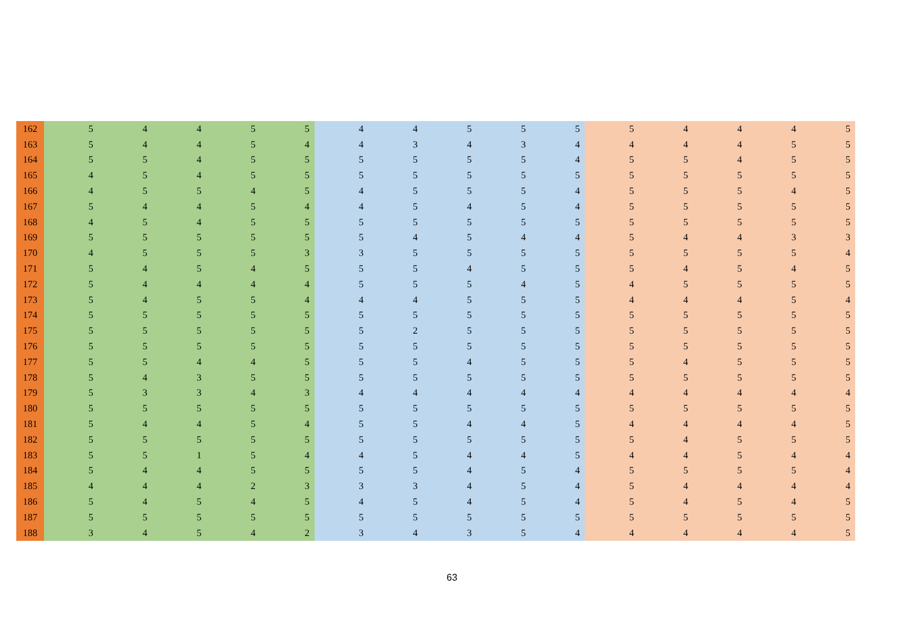| 162 | 5 | 4 | 4 | 5 | 5 | 4 | 4 | 5 | 5 | 5 | 5 | 4 | 4 | 4 | 5 |
| 163 | 5 | 4 | 4 | 5 | 4 | 4 | 3 | 4 | 3 | 4 | 4 | 4 | 4 | 5 | 5 |
| 164 | 5 | 5 | 4 | 5 | 5 | 5 | 5 | 5 | 5 | 4 | 5 | 5 | 4 | 5 | 5 |
| 165 | 4 | 5 | 4 | 5 | 5 | 5 | 5 | 5 | 5 | 5 | 5 | 5 | 5 | 5 | 5 |
| 166 | 4 | 5 | 5 | 4 | 5 | 4 | 5 | 5 | 5 | 4 | 5 | 5 | 5 | 4 | 5 |
| 167 | 5 | 4 | 4 | 5 | 4 | 4 | 5 | 4 | 5 | 4 | 5 | 5 | 5 | 5 | 5 |
| 168 | 4 | 5 | 4 | 5 | 5 | 5 | 5 | 5 | 5 | 5 | 5 | 5 | 5 | 5 | 5 |
| 169 | 5 | 5 | 5 | 5 | 5 | 5 | 4 | 5 | 4 | 4 | 5 | 4 | 4 | 3 | 3 |
| 170 | 4 | 5 | 5 | 5 | 3 | 3 | 5 | 5 | 5 | 5 | 5 | 5 | 5 | 5 | 4 |
| 171 | 5 | 4 | 5 | 4 | 5 | 5 | 5 | 4 | 5 | 5 | 5 | 4 | 5 | 4 | 5 |
| 172 | 5 | 4 | 4 | 4 | 4 | 5 | 5 | 5 | 4 | 5 | 4 | 5 | 5 | 5 | 5 |
| 173 | 5 | 4 | 5 | 5 | 4 | 4 | 4 | 5 | 5 | 5 | 4 | 4 | 4 | 5 | 4 |
| 174 | 5 | 5 | 5 | 5 | 5 | 5 | 5 | 5 | 5 | 5 | 5 | 5 | 5 | 5 | 5 |
| 175 | 5 | 5 | 5 | 5 | 5 | 5 | 2 | 5 | 5 | 5 | 5 | 5 | 5 | 5 | 5 |
| 176 | 5 | 5 | 5 | 5 | 5 | 5 | 5 | 5 | 5 | 5 | 5 | 5 | 5 | 5 | 5 |
| 177 | 5 | 5 | 4 | 4 | 5 | 5 | 5 | 4 | 5 | 5 | 5 | 4 | 5 | 5 | 5 |
| 178 | 5 | 4 | 3 | 5 | 5 | 5 | 5 | 5 | 5 | 5 | 5 | 5 | 5 | 5 | 5 |
| 179 | 5 | 3 | 3 | 4 | 3 | 4 | 4 | 4 | 4 | 4 | 4 | 4 | 4 | 4 | 4 |
| 180 | 5 | 5 | 5 | 5 | 5 | 5 | 5 | 5 | 5 | 5 | 5 | 5 | 5 | 5 | 5 |
| 181 | 5 | 4 | 4 | 5 | 4 | 5 | 5 | 4 | 4 | 5 | 4 | 4 | 4 | 4 | 5 |
| 182 | 5 | 5 | 5 | 5 | 5 | 5 | 5 | 5 | 5 | 5 | 5 | 4 | 5 | 5 | 5 |
| 183 | 5 | 5 | 1 | 5 | 4 | 4 | 5 | 4 | 4 | 5 | 4 | 4 | 5 | 4 | 4 |
| 184 | 5 | 4 | 4 | 5 | 5 | 5 | 5 | 4 | 5 | 4 | 5 | 5 | 5 | 5 | 4 |
| 185 | 4 | 4 | 4 | 2 | 3 | 3 | 3 | 4 | 5 | 4 | 5 | 4 | 4 | 4 | 4 |
| 186 | 5 | 4 | 5 | 4 | 5 | 4 | 5 | 4 | 5 | 4 | 5 | 4 | 5 | 4 | 5 |
| 187 | 5 | 5 | 5 | 5 | 5 | 5 | 5 | 5 | 5 | 5 | 5 | 5 | 5 | 5 | 5 |
| 188 | 3 | 4 | 5 | 4 | 2 | 3 | 4 | 3 | 5 | 4 | 4 | 4 | 4 | 4 | 5 |
63